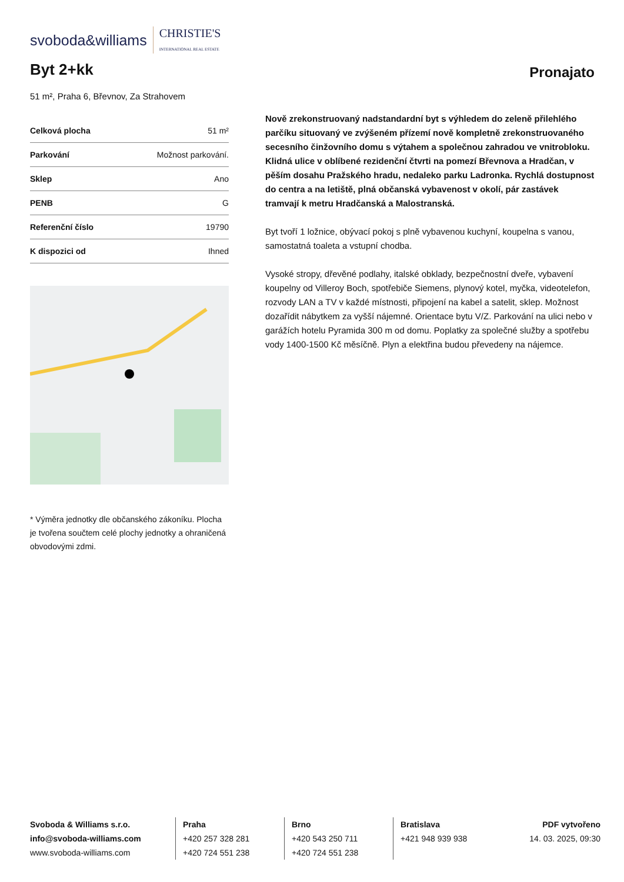svoboda&williams CHRISTIE'S
INTERNATIONAL REAL ESTATE
Byt 2+kk
Pronajato
51 m², Praha 6, Břevnov, Za Strahovem
| Celková plocha | 51 m² |
| Parkování | Možnost parkování. |
| Sklep | Ano |
| PENB | G |
| Referenční číslo | 19790 |
| K dispozici od | Ihned |
* Výměra jednotky dle občanského zákoníku. Plocha je tvořena součtem celé plochy jednotky a ohraničená obvodovými zdmi.
Nově zrekonstruovaný nadstandardní byt s výhledem do zeleně přilehlého parčíku situovaný ve zvýšeném přízemí nově kompletně zrekonstruovaného secesního činžovního domu s výtahem a společnou zahradou ve vnitrobloku. Klidná ulice v oblíbené rezidenční čtvrti na pomezí Břevnova a Hradčan, v pěším dosahu Pražského hradu, nedaleko parku Ladronka. Rychlá dostupnost do centra a na letiště, plná občanská vybavenost v okolí, pár zastávek tramvají k metru Hradčanská a Malostranská.
Byt tvoří 1 ložnice, obývací pokoj s plně vybavenou kuchyní, koupelna s vanou, samostatná toaleta a vstupní chodba.
Vysoké stropy, dřevěné podlahy, italské obklady, bezpečnostní dveře, vybavení koupelny od Villeroy Boch, spotřebiče Siemens, plynový kotel, myčka, videotelefon, rozvody LAN a TV v každé místnosti, připojení na kabel a satelit, sklep. Možnost dozařídit nábytkem za vyšší nájemné. Orientace bytu V/Z. Parkování na ulici nebo v garážích hotelu Pyramida 300 m od domu. Poplatky za společné služby a spotřebu vody 1400-1500 Kč měsíčně. Plyn a elektřina budou převedeny na nájemce.
Svoboda & Williams s.r.o.
info@svoboda-williams.com
www.svoboda-williams.com
Praha
+420 257 328 281
+420 724 551 238
Brno
+420 543 250 711
+420 724 551 238
Bratislava
+421 948 939 938
PDF vytvořeno
14. 03. 2025, 09:30